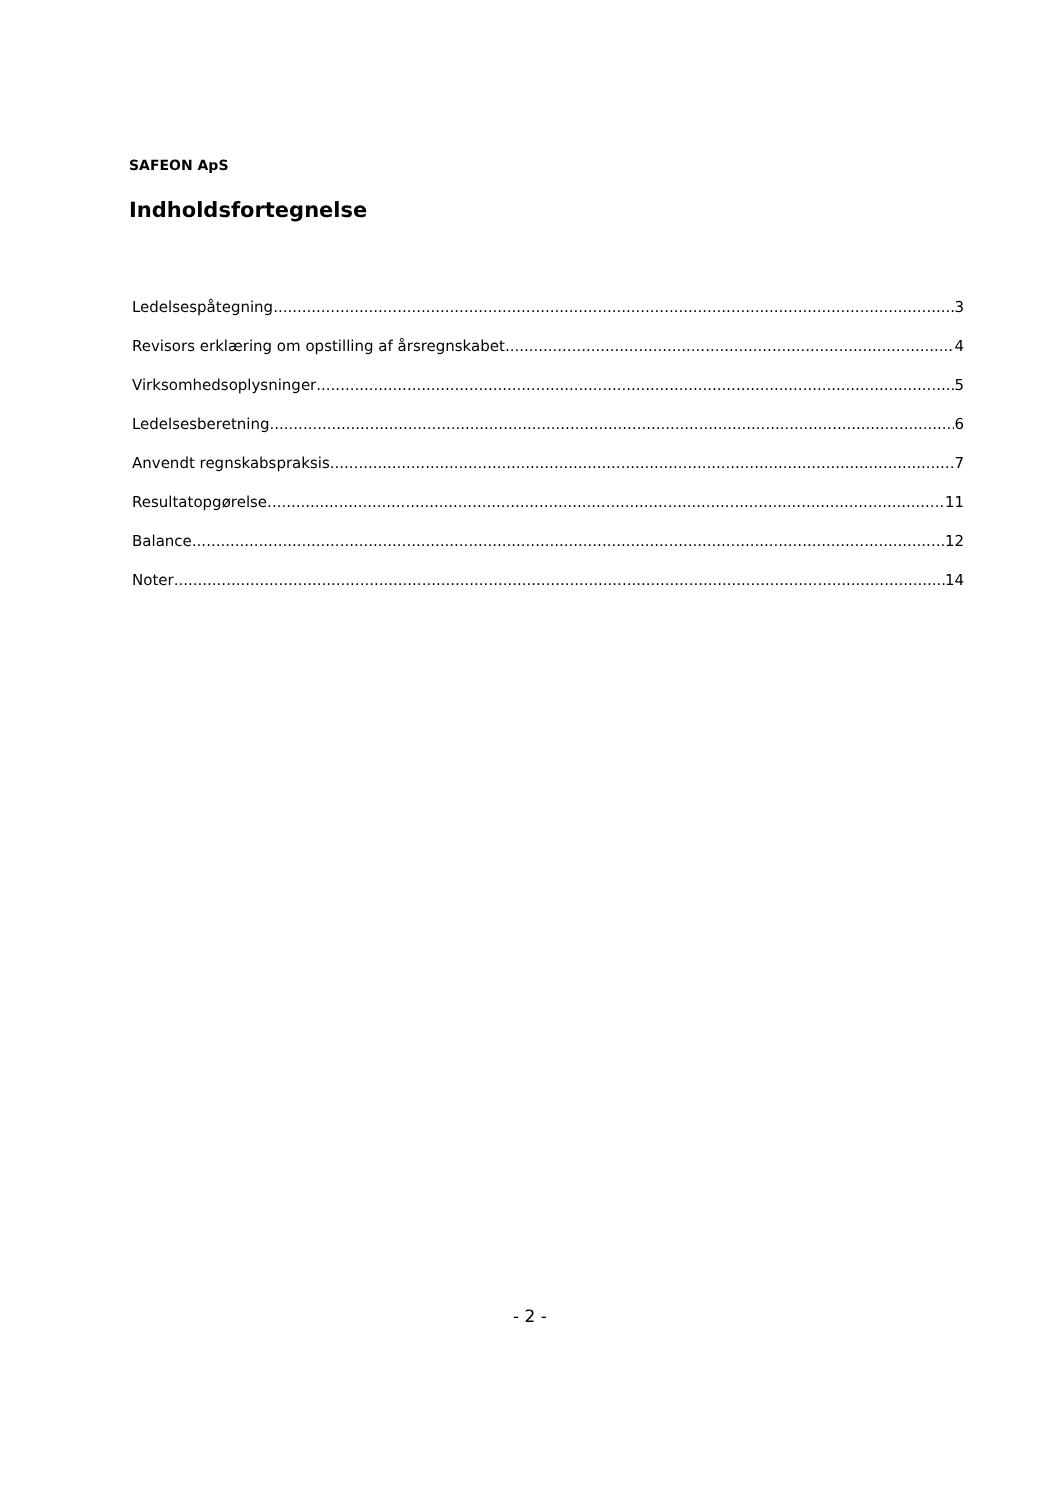SAFEON ApS
Indholdsfortegnelse
Ledelsespåtegning 3
Revisors erklæring om opstilling af årsregnskabet 4
Virksomhedsoplysninger 5
Ledelsesberetning 6
Anvendt regnskabspraksis 7
Resultatopgørelse 11
Balance 12
Noter 14
- 2 -